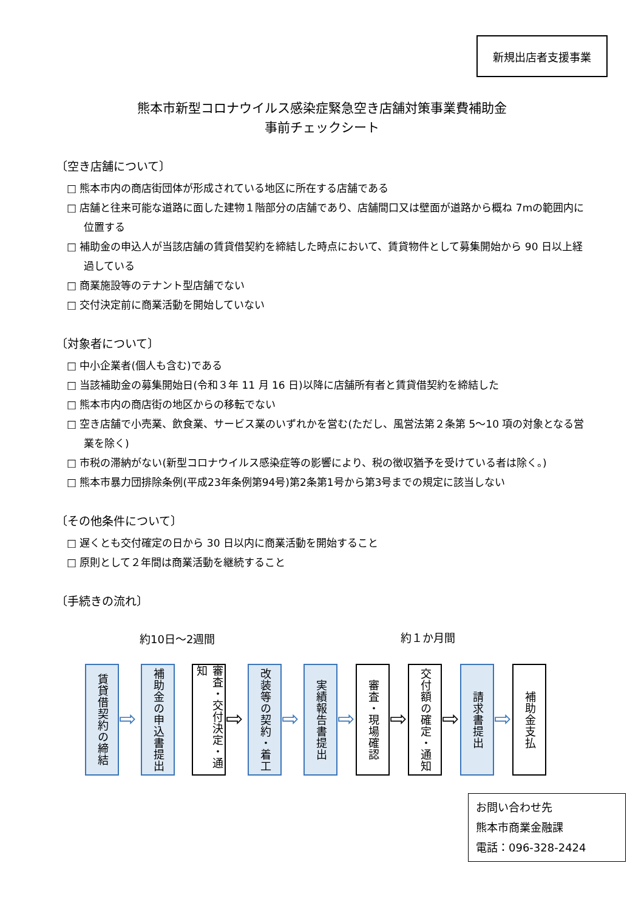新規出店者支援事業
熊本市新型コロナウイルス感染症緊急空き店舗対策事業費補助金
事前チェックシート
〔空き店舗について〕
□ 熊本市内の商店街団体が形成されている地区に所在する店舗である
□ 店舗と往来可能な道路に面した建物１階部分の店舗であり、店舗間口又は壁面が道路から概ね 7mの範囲内に位置する
□ 補助金の申込人が当該店舗の賃貸借契約を締結した時点において、賃貸物件として募集開始から 90 日以上経過している
□ 商業施設等のテナント型店舗でない
□ 交付決定前に商業活動を開始していない
〔対象者について〕
□ 中小企業者(個人も含む)である
□ 当該補助金の募集開始日(令和３年 11 月 16 日)以降に店舗所有者と賃貸借契約を締結した
□ 熊本市内の商店街の地区からの移転でない
□ 空き店舗で小売業、飲食業、サービス業のいずれかを営む(ただし、風営法第２条第 5～10 項の対象となる営業を除く)
□ 市税の滞納がない(新型コロナウイルス感染症等の影響により、税の徴収猶予を受けている者は除く。)
□ 熊本市暴力団排除条例(平成23年条例第94号)第2条第1号から第3号までの規定に該当しない
〔その他条件について〕
□ 遅くとも交付確定の日から 30 日以内に商業活動を開始すること
□ 原則として２年間は商業活動を継続すること
〔手続きの流れ〕
約10日～2週間 約１か月間
賃貸借契約の締結
⇨
補助金の申込書提出
審査・交付決定・通知
⇨
改装等の契約・着工
⇨
実績報告書提出
⇨
審査・現場確認
⇨
交付額の確定・通知
⇨
請求書提出
⇨
補助金支払
お問い合わせ先
熊本市商業金融課
電話：096-328-2424